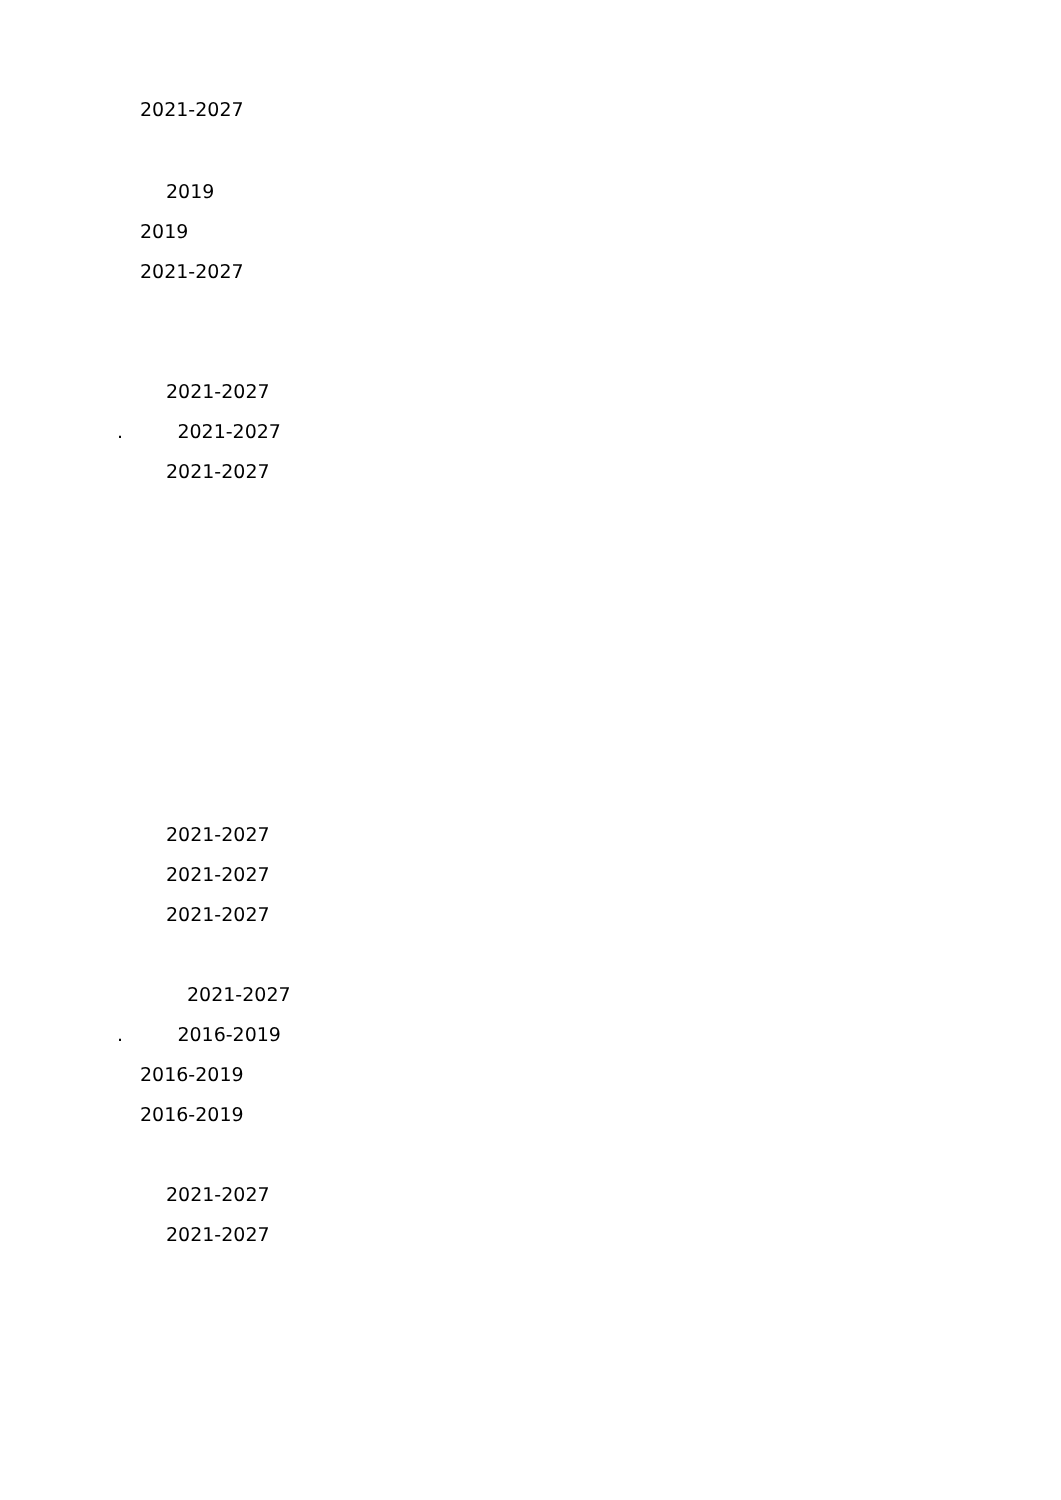2021-2027
2019
2019
2021-2027
2021-2027
. 2021-2027
2021-2027
2021-2027
2021-2027
2021-2027
2021-2027
. 2016-2019
2016-2019
2016-2019
2021-2027
2021-2027